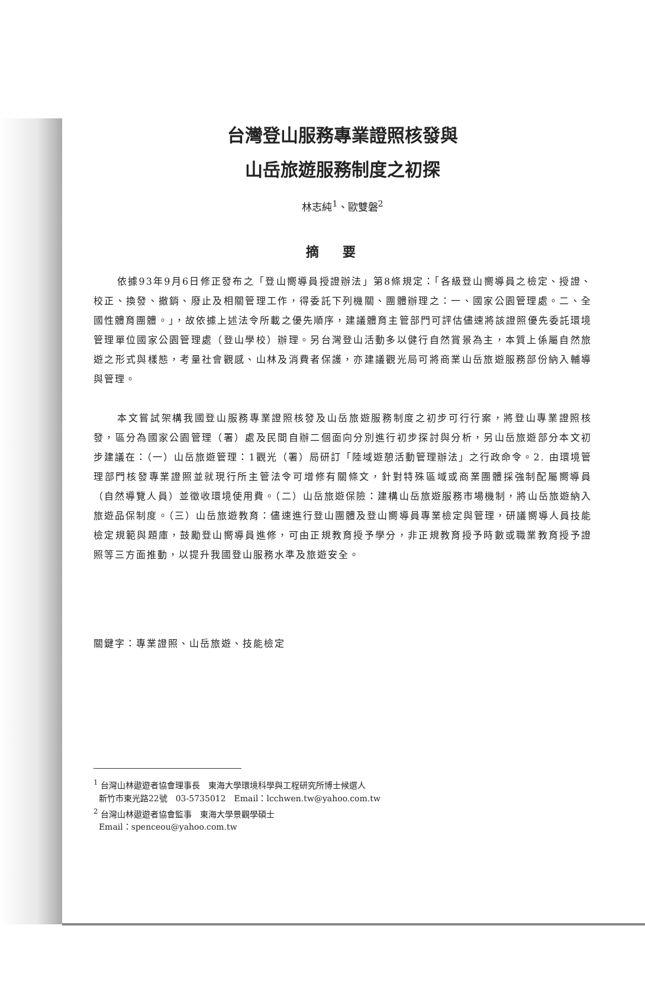台灣登山服務專業證照核發與
山岳旅遊服務制度之初探
林志純<sup>1</sup>、歐雙磐<sup>2</sup>
摘要
依據93年9月6日修正發布之「登山嚮導員授證辦法」第8條規定：「各級登山嚮導員之檢定、授證、校正、換發、撤銷、廢止及相關管理工作，得委託下列機關、團體辦理之：一、國家公園管理處。二、全國性體育團體。」，故依據上述法令所載之優先順序，建議體育主管部門可評估儘速將該證照優先委託環境管理單位國家公園管理處（登山學校）辦理。另台灣登山活動多以健行自然賞景為主，本質上係屬自然旅遊之形式與樣態，考量社會觀感、山林及消費者保護，亦建議觀光局可將商業山岳旅遊服務部份納入輔導與管理。
本文嘗試架構我國登山服務專業證照核發及山岳旅遊服務制度之初步可行行案，將登山專業證照核發，區分為國家公園管理（署）處及民間自辦二個面向分別進行初步探討與分析，另山岳旅遊部分本文初步建議在：（一）山岳旅遊管理：1觀光（署）局研訂「陸域遊憩活動管理辦法」之行政命令。2. 由環境管理部門核發專業證照並就現行所主管法令可增修有關條文，針對特殊區域或商業團體採強制配屬嚮導員（自然導覽人員）並徵收環境使用費。（二）山岳旅遊保險：建構山岳旅遊服務市場機制，將山岳旅遊納入旅遊品保制度。（三）山岳旅遊教育：儘速進行登山團體及登山嚮導員專業檢定與管理，研議嚮導人員技能檢定規範與題庫，鼓勵登山嚮導員進修，可由正規教育授予學分，非正規教育授予時數或職業教育授予證照等三方面推動，以提升我國登山服務水準及旅遊安全。
關鍵字：專業證照、山岳旅遊、技能檢定
<sup>1</sup> 台灣山林遨遊者協會理事長　東海大學環境科學與工程研究所博士候選人
新竹市東光路22號　03-5735012　Email：lcchwen.tw@yahoo.com.tw
<sup>2</sup> 台灣山林遨遊者協會監事　東海大學景觀學碩士
Email：spenceou@yahoo.com.tw